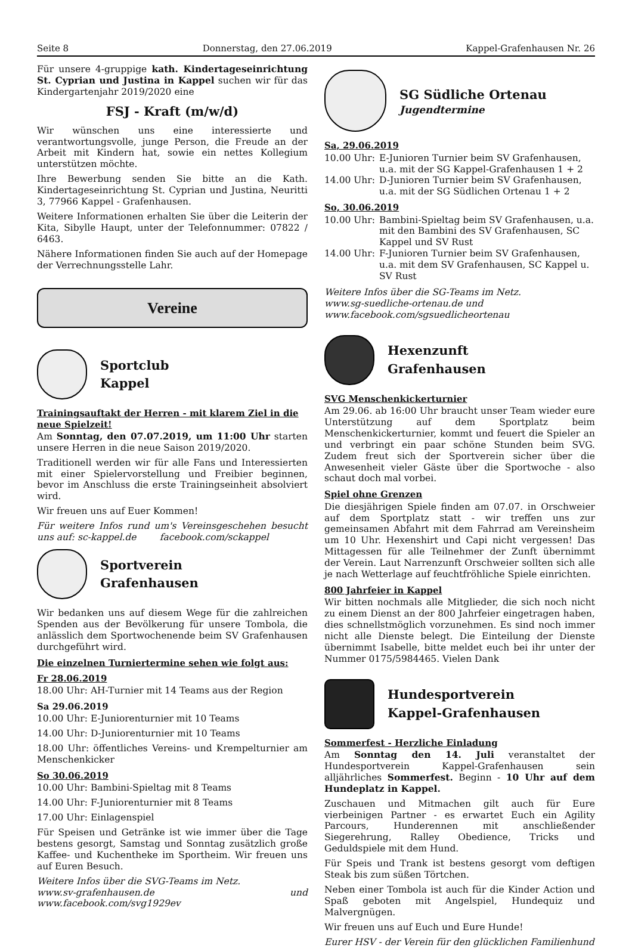Seite 8 Donnerstag, den 27.06.2019 Kappel-Grafenhausen Nr. 26
Für unsere 4-gruppige kath. Kindertageseinrichtung St. Cyprian und Justina in Kappel suchen wir für das Kindergartenjahr 2019/2020 eine
FSJ - Kraft (m/w/d)
Wir wünschen uns eine interessierte und verantwortungsvolle, junge Person, die Freude an der Arbeit mit Kindern hat, sowie ein nettes Kollegium unterstützen möchte.
Ihre Bewerbung senden Sie bitte an die Kath. Kindertageseinrichtung St. Cyprian und Justina, Neuritti 3, 77966 Kappel - Grafenhausen.
Weitere Informationen erhalten Sie über die Leiterin der Kita, Sibylle Haupt, unter der Telefonnummer: 07822 / 6463.
Nähere Informationen finden Sie auch auf der Homepage der Verrechnungsstelle Lahr.
Vereine
Sportclub
Kappel
Trainingsauftakt der Herren - mit klarem Ziel in die neue Spielzeit!
Am Sonntag, den 07.07.2019, um 11:00 Uhr starten unsere Herren in die neue Saison 2019/2020.
Traditionell werden wir für alle Fans und Interessierten mit einer Spielervorstellung und Freibier beginnen, bevor im Anschluss die erste Trainingseinheit absolviert wird.
Wir freuen uns auf Euer Kommen!
Für weitere Infos rund um's Vereinsgeschehen besucht uns auf: sc-kappel.de facebook.com/sckappel
Sportverein
Grafenhausen
Wir bedanken uns auf diesem Wege für die zahlreichen Spenden aus der Bevölkerung für unsere Tombola, die anlässlich dem Sportwochenende beim SV Grafenhausen durchgeführt wird.
Die einzelnen Turniertermine sehen wie folgt aus:
Fr 28.06.2019
18.00 Uhr: AH-Turnier mit 14 Teams aus der Region
Sa 29.06.2019
10.00 Uhr: E-Juniorenturnier mit 10 Teams
14.00 Uhr: D-Juniorenturnier mit 10 Teams
18.00 Uhr: öffentliches Vereins- und Krempelturnier am Menschenkicker
So 30.06.2019
10.00 Uhr: Bambini-Spieltag mit 8 Teams
14.00 Uhr: F-Juniorenturnier mit 8 Teams
17.00 Uhr: Einlagenspiel
Für Speisen und Getränke ist wie immer über die Tage bestens gesorgt, Samstag und Sonntag zusätzlich große Kaffee- und Kuchentheke im Sportheim. Wir freuen uns auf Euren Besuch.
Weitere Infos über die SVG-Teams im Netz.
www.sv-grafenhausen.de und www.facebook.com/svg1929ev
SG Südliche Ortenau
Jugendtermine
Sa, 29.06.2019
10.00 Uhr: E-Junioren Turnier beim SV Grafenhausen, u.a. mit der SG Kappel-Grafenhausen 1 + 2
14.00 Uhr: D-Junioren Turnier beim SV Grafenhausen, u.a. mit der SG Südlichen Ortenau 1 + 2
So, 30.06.2019
10.00 Uhr: Bambini-Spieltag beim SV Grafenhausen, u.a. mit den Bambini des SV Grafenhausen, SC Kappel und SV Rust
14.00 Uhr: F-Junioren Turnier beim SV Grafenhausen, u.a. mit dem SV Grafenhausen, SC Kappel u. SV Rust
Weitere Infos über die SG-Teams im Netz.
www.sg-suedliche-ortenau.de und
www.facebook.com/sgsuedlicheortenau
Hexenzunft
Grafenhausen
SVG Menschenkickerturnier
Am 29.06. ab 16:00 Uhr braucht unser Team wieder eure Unterstützung auf dem Sportplatz beim Menschenkickerturnier, kommt und feuert die Spieler an und verbringt ein paar schöne Stunden beim SVG. Zudem freut sich der Sportverein sicher über die Anwesenheit vieler Gäste über die Sportwoche - also schaut doch mal vorbei.
Spiel ohne Grenzen
Die diesjährigen Spiele finden am 07.07. in Orschweier auf dem Sportplatz statt - wir treffen uns zur gemeinsamen Abfahrt mit dem Fahrrad am Vereinsheim um 10 Uhr. Hexenshirt und Capi nicht vergessen! Das Mittagessen für alle Teilnehmer der Zunft übernimmt der Verein. Laut Narrenzunft Orschweier sollten sich alle je nach Wetterlage auf feuchtfröhliche Spiele einrichten.
800 Jahrfeier in Kappel
Wir bitten nochmals alle Mitglieder, die sich noch nicht zu einem Dienst an der 800 Jahrfeier eingetragen haben, dies schnellstmöglich vorzunehmen. Es sind noch immer nicht alle Dienste belegt. Die Einteilung der Dienste übernimmt Isabelle, bitte meldet euch bei ihr unter der Nummer 0175/5984465. Vielen Dank
Hundesportverein
Kappel-Grafenhausen
Sommerfest - Herzliche Einladung
Am Sonntag den 14. Juli veranstaltet der Hundesportverein Kappel-Grafenhausen sein alljährliches Sommerfest. Beginn - 10 Uhr auf dem Hundeplatz in Kappel.
Zuschauen und Mitmachen gilt auch für Eure vierbeinigen Partner - es erwartet Euch ein Agility Parcours, Hunderennen mit anschließender Siegerehrung, Ralley Obedience, Tricks und Geduldspiele mit dem Hund.
Für Speis und Trank ist bestens gesorgt vom deftigen Steak bis zum süßen Törtchen.
Neben einer Tombola ist auch für die Kinder Action und Spaß geboten mit Angelspiel, Hundequiz und Malvergnügen.
Wir freuen uns auf Euch und Eure Hunde!
Eurer HSV - der Verein für den glücklichen Familienhund